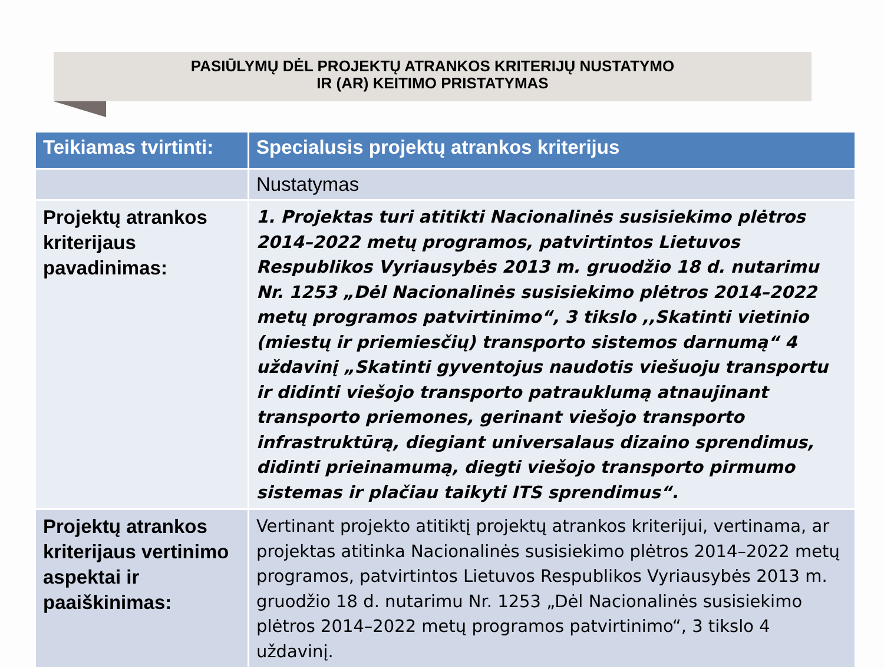PASIŪLYMŲ DĖL PROJEKTŲ ATRANKOS KRITERIJŲ NUSTATYMO
IR (AR) KEITIMO PRISTATYMAS
| Teikiamas tvirtinti: | Specialusis projektų atrankos kriterijus |
| --- | --- |
| | Nustatymas |
| Projektų atrankos kriterijaus pavadinimas: | 1. Projektas turi atitikti Nacionalinės susisiekimo plėtros 2014–2022 metų programos, patvirtintos Lietuvos Respublikos Vyriausybės 2013 m. gruodžio 18 d. nutarimu Nr. 1253 „Dėl Nacionalinės susisiekimo plėtros 2014–2022 metų programos patvirtinimo“, 3 tikslo ,,Skatinti vietinio (miestų ir priemiesčių) transporto sistemos darnumą“ 4 uždavinį „Skatinti gyventojus naudotis viešuoju transportu ir didinti viešojo transporto patrauklumą atnaujinant transporto priemones, gerinant viešojo transporto infrastruktūrą, diegiant universalaus dizaino sprendimus, didinti prieinamumą, diegti viešojo transporto pirmumo sistemas ir plačiau taikyti ITS sprendimus“. |
| Projektų atrankos kriterijaus vertinimo aspektai ir paaiškinimas: | Vertinant projekto atitiktį projektų atrankos kriterijui, vertinama, ar projektas atitinka Nacionalinės susisiekimo plėtros 2014–2022 metų programos, patvirtintos Lietuvos Respublikos Vyriausybės 2013 m. gruodžio 18 d. nutarimu Nr. 1253 „Dėl Nacionalinės susisiekimo plėtros 2014–2022 metų programos patvirtinimo“, 3 tikslo 4 uždavinį. |